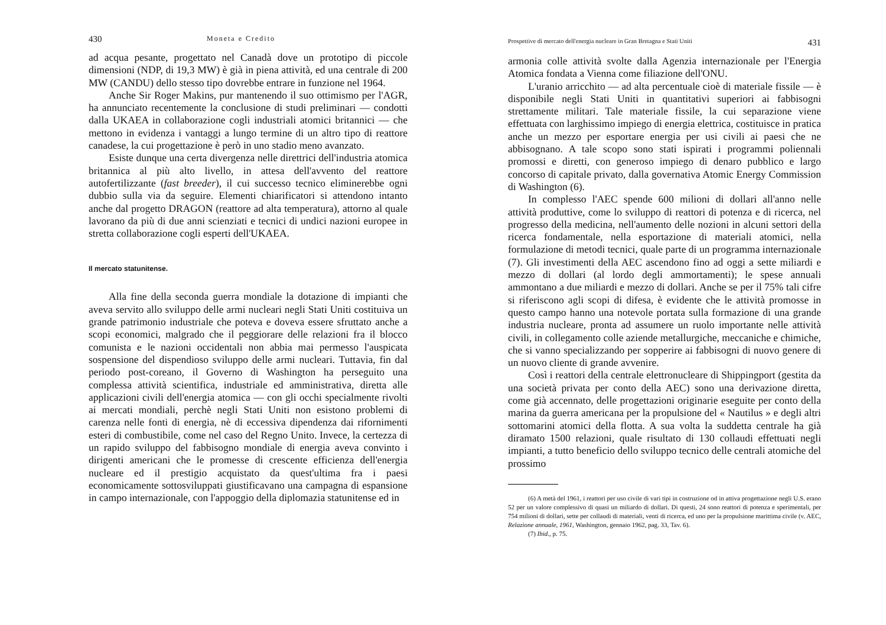430 Moneta e Credito
ad acqua pesante, progettato nel Canadà dove un prototipo di piccole dimensioni (NDP, di 19,3 MW) è già in piena attività, ed una centrale di 200 MW (CANDU) dello stesso tipo dovrebbe entrare in funzione nel 1964.
Anche Sir Roger Makins, pur mantenendo il suo ottimismo per l'AGR, ha annunciato recentemente la conclusione di studi preliminari — condotti dalla UKAEA in collaborazione cogli industriali atomici britannici — che mettono in evidenza i vantaggi a lungo termine di un altro tipo di reattore canadese, la cui progettazione è però in uno stadio meno avanzato.
Esiste dunque una certa divergenza nelle direttrici dell'industria atomica britannica al più alto livello, in attesa dell'avvento del reattore autofertilizzante (fast breeder), il cui successo tecnico eliminerebbe ogni dubbio sulla via da seguire. Elementi chiarificatori si attendono intanto anche dal progetto DRAGON (reattore ad alta temperatura), attorno al quale lavorano da più di due anni scienziati e tecnici di undici nazioni europee in stretta collaborazione cogli esperti dell'UKAEA.
Il mercato statunitense.
Alla fine della seconda guerra mondiale la dotazione di impianti che aveva servito allo sviluppo delle armi nucleari negli Stati Uniti costituiva un grande patrimonio industriale che poteva e doveva essere sfruttato anche a scopi economici, malgrado che il peggiorare delle relazioni fra il blocco comunista e le nazioni occidentali non abbia mai permesso l'auspicata sospensione del dispendioso sviluppo delle armi nucleari. Tuttavia, fin dal periodo post-coreano, il Governo di Washington ha perseguito una complessa attività scientifica, industriale ed amministrativa, diretta alle applicazioni civili dell'energia atomica — con gli occhi specialmente rivolti ai mercati mondiali, perchè negli Stati Uniti non esistono problemi di carenza nelle fonti di energia, nè di eccessiva dipendenza dai rifornimenti esteri di combustibile, come nel caso del Regno Unito. Invece, la certezza di un rapido sviluppo del fabbisogno mondiale di energia aveva convinto i dirigenti americani che le promesse di crescente efficienza dell'energia nucleare ed il prestigio acquistato da quest'ultima fra i paesi economicamente sottosviluppati giustificavano una campagna di espansione in campo internazionale, con l'appoggio della diplomazia statunitense ed in
Prospettive di mercato dell'energia nucleare in Gran Bretagna e Stati Uniti 431
armonia colle attività svolte dalla Agenzia internazionale per l'Energia Atomica fondata a Vienna come filiazione dell'ONU.
L'uranio arricchito — ad alta percentuale cioè di materiale fissile — è disponibile negli Stati Uniti in quantitativi superiori ai fabbisogni strettamente militari. Tale materiale fissile, la cui separazione viene effettuata con larghissimo impiego di energia elettrica, costituisce in pratica anche un mezzo per esportare energia per usi civili ai paesi che ne abbisognano. A tale scopo sono stati ispirati i programmi poliennali promossi e diretti, con generoso impiego di denaro pubblico e largo concorso di capitale privato, dalla governativa Atomic Energy Commission di Washington (6).
In complesso l'AEC spende 600 milioni di dollari all'anno nelle attività produttive, come lo sviluppo di reattori di potenza e di ricerca, nel progresso della medicina, nell'aumento delle nozioni in alcuni settori della ricerca fondamentale, nella esportazione di materiali atomici, nella formulazione di metodi tecnici, quale parte di un programma internazionale (7). Gli investimenti della AEC ascendono fino ad oggi a sette miliardi e mezzo di dollari (al lordo degli ammortamenti); le spese annuali ammontano a due miliardi e mezzo di dollari. Anche se per il 75% tali cifre si riferiscono agli scopi di difesa, è evidente che le attività promosse in questo campo hanno una notevole portata sulla formazione di una grande industria nucleare, pronta ad assumere un ruolo importante nelle attività civili, in collegamento colle aziende metallurgiche, meccaniche e chimiche, che si vanno specializzando per sopperire ai fabbisogni di nuovo genere di un nuovo cliente di grande avvenire.
Così i reattori della centrale elettronucleare di Shippingport (gestita da una società privata per conto della AEC) sono una derivazione diretta, come già accennato, delle progettazioni originarie eseguite per conto della marina da guerra americana per la propulsione del « Nautilus » e degli altri sottomarini atomici della flotta. A sua volta la suddetta centrale ha già diramato 1500 relazioni, quale risultato di 130 collaudi effettuati negli impianti, a tutto beneficio dello sviluppo tecnico delle centrali atomiche del prossimo
(6) A metà del 1961, i reattori per uso civile di vari tipi in costruzione od in attiva progettazione negli U.S. erano 52 per un valore complessivo di quasi un miliardo di dollari. Di questi, 24 sono reattori di potenza e sperimentali, per 754 milioni di dollari, sette per collaudi di materiali, venti di ricerca, ed uno per la propulsione marittima civile (v. AEC, Relazione annuale, 1961, Washington, gennaio 1962, pag. 33, Tav. 6).
(7) Ibid., p. 75.